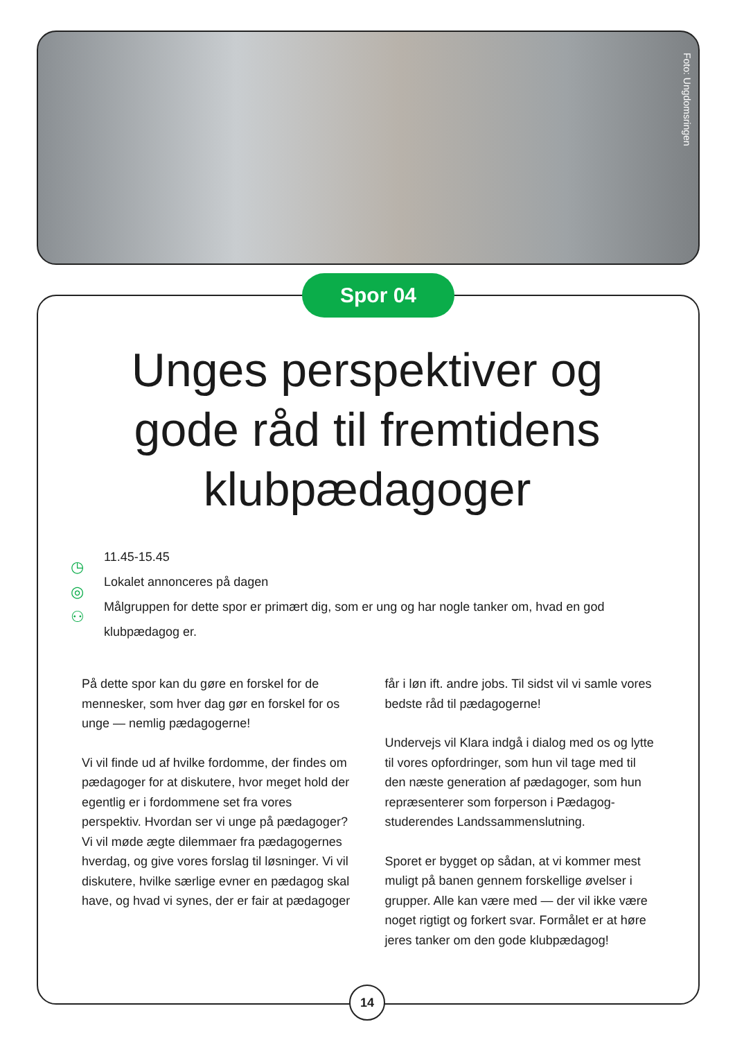Foto: Ungdomsringen
Spor 04
Unges perspektiver og gode råd til fremtidens klubpædagoger
◷
◎
⚇
11.45-15.45
Lokalet annonceres på dagen
Målgruppen for dette spor er primært dig, som er ung og har nogle tanker om, hvad en god klubpædagog er.
På dette spor kan du gøre en forskel for de mennesker, som hver dag gør en forskel for os unge — nemlig pædagogerne!
Vi vil finde ud af hvilke fordomme, der findes om pædagoger for at diskutere, hvor meget hold der egentlig er i fordommene set fra vores perspektiv. Hvordan ser vi unge på pædagoger? Vi vil møde ægte dilemmaer fra pædagogernes hverdag, og give vores forslag til løsninger. Vi vil diskutere, hvilke særlige evner en pædagog skal have, og hvad vi synes, der er fair at pædagoger får i løn ift. andre jobs. Til sidst vil vi samle vores bedste råd til pædagogerne!
Undervejs vil Klara indgå i dialog med os og lytte til vores opfordringer, som hun vil tage med til den næste generation af pædagoger, som hun repræsenterer som forperson i Pædagog-studerendes Landssammenslutning.
Sporet er bygget op sådan, at vi kommer mest muligt på banen gennem forskellige øvelser i grupper. Alle kan være med — der vil ikke være noget rigtigt og forkert svar. Formålet er at høre jeres tanker om den gode klubpædagog!
14